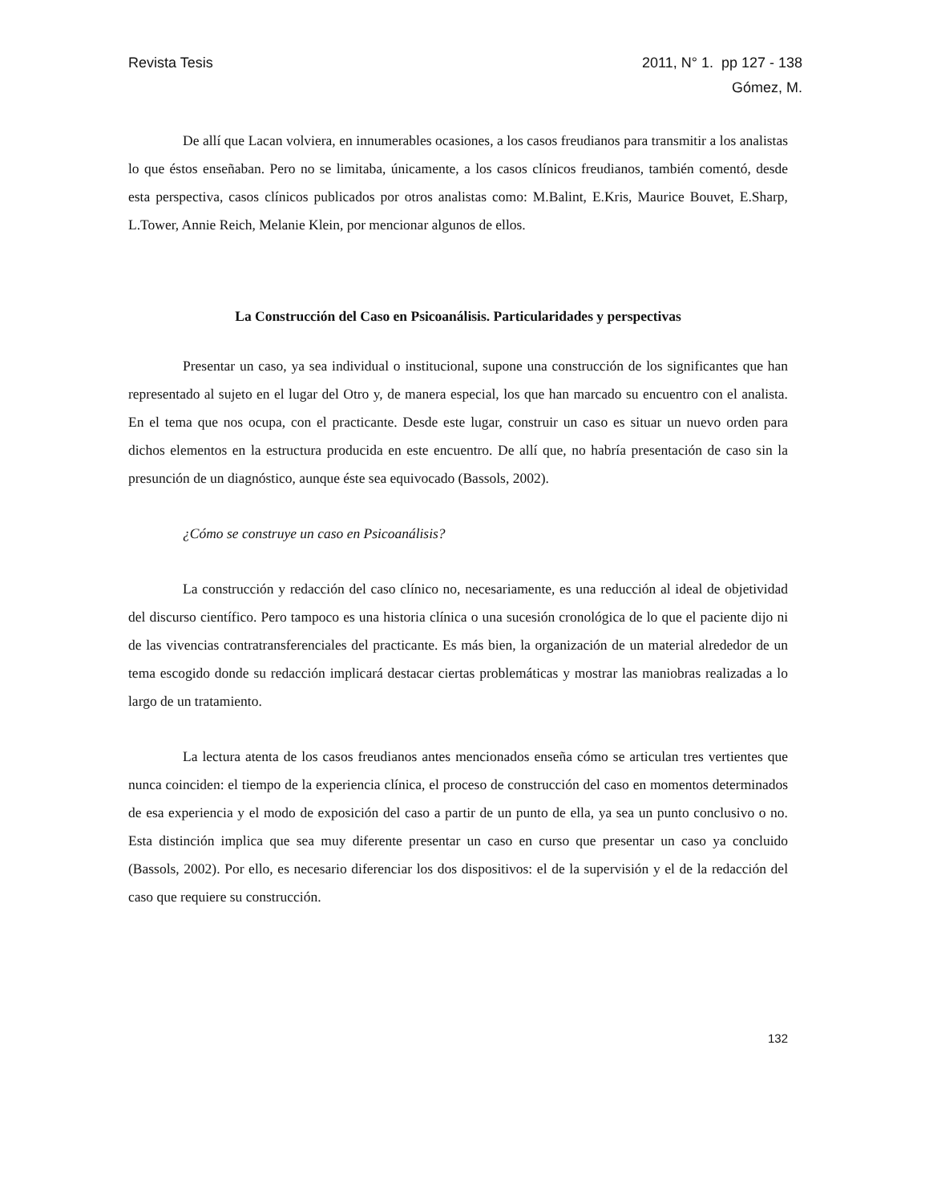Revista Tesis 2011, N° 1. pp 127 - 138
Gómez, M.
De allí que Lacan volviera, en innumerables ocasiones, a los casos freudianos para transmitir a los analistas lo que éstos enseñaban. Pero no se limitaba, únicamente, a los casos clínicos freudianos, también comentó, desde esta perspectiva, casos clínicos publicados por otros analistas como: M.Balint, E.Kris, Maurice Bouvet, E.Sharp, L.Tower, Annie Reich, Melanie Klein, por mencionar algunos de ellos.
La Construcción del Caso en Psicoanálisis. Particularidades y perspectivas
Presentar un caso, ya sea individual o institucional, supone una construcción de los significantes que han representado al sujeto en el lugar del Otro y, de manera especial, los que han marcado su encuentro con el analista. En el tema que nos ocupa, con el practicante. Desde este lugar, construir un caso es situar un nuevo orden para dichos elementos en la estructura producida en este encuentro. De allí que, no habría presentación de caso sin la presunción de un diagnóstico, aunque éste sea equivocado (Bassols, 2002).
¿Cómo se construye un caso en Psicoanálisis?
La construcción y redacción del caso clínico no, necesariamente, es una reducción al ideal de objetividad del discurso científico. Pero tampoco es una historia clínica o una sucesión cronológica de lo que el paciente dijo ni de las vivencias contratransferenciales del practicante. Es más bien, la organización de un material alrededor de un tema escogido donde su redacción implicará destacar ciertas problemáticas y mostrar las maniobras realizadas a lo largo de un tratamiento.
La lectura atenta de los casos freudianos antes mencionados enseña cómo se articulan tres vertientes que nunca coinciden: el tiempo de la experiencia clínica, el proceso de construcción del caso en momentos determinados de esa experiencia y el modo de exposición del caso a partir de un punto de ella, ya sea un punto conclusivo o no. Esta distinción implica que sea muy diferente presentar un caso en curso que presentar un caso ya concluido (Bassols, 2002). Por ello, es necesario diferenciar los dos dispositivos: el de la supervisión y el de la redacción del caso que requiere su construcción.
132